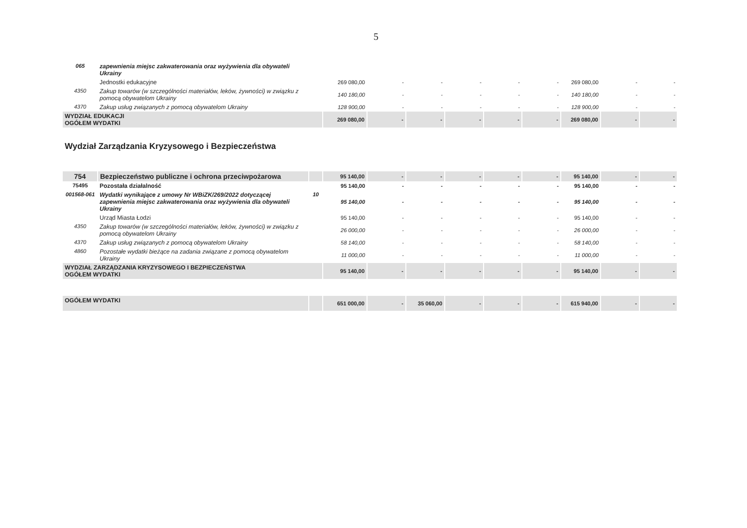5
| 065 | zapewnienia miejsc zakwaterowania oraz wyżywienia dla obywateli Ukrainy | | | | | | | | | | |
| | Jednostki edukacyjne | | 269 080,00 | - | - | - | - | - | 269 080,00 | - | - |
| 4350 | Zakup towarów (w szczególności materiałów, leków, żywności) w związku z pomocą obywatelom Ukrainy | | 140 180,00 | - | - | - | - | - | 140 180,00 | - | - |
| 4370 | Zakup usług związanych z pomocą obywatelom Ukrainy | | 128 900,00 | - | - | - | - | - | 128 900,00 | - | - |
| WYDZIAŁ EDUKACJI OGÓŁEM WYDATKI | | | 269 080,00 | - | - | - | - | - | 269 080,00 | - | - |
Wydział Zarządzania Kryzysowego i Bezpieczeństwa
| 754 | Bezpieczeństwo publiczne i ochrona przeciwpożarowa | | 95 140,00 | - | - | - | - | - | 95 140,00 | - | - |
| 75495 | Pozostała działalność | | 95 140,00 | - | - | - | - | - | 95 140,00 | - | - |
| 001568-061 | Wydatki wynikające z umowy Nr WBiZK/269/2022 dotyczącej zapewnienia miejsc zakwaterowania oraz wyżywienia dla obywateli Ukrainy | 10 | 95 140,00 | - | - | - | - | - | 95 140,00 | - | - |
| | Urząd Miasta Łodzi | | 95 140,00 | - | - | - | - | - | 95 140,00 | - | - |
| 4350 | Zakup towarów (w szczególności materiałów, leków, żywności) w związku z pomocą obywatelom Ukrainy | | 26 000,00 | - | - | - | - | - | 26 000,00 | - | - |
| 4370 | Zakup usług związanych z pomocą obywatelom Ukrainy | | 58 140,00 | - | - | - | - | - | 58 140,00 | - | - |
| 4860 | Pozostałe wydatki bieżące na zadania związane z pomocą obywatelom Ukrainy | | 11 000,00 | - | - | - | - | - | 11 000,00 | - | - |
| WYDZIAŁ ZARZĄDZANIA KRYZYSOWEGO I BEZPIECZEŃSTWA OGÓŁEM WYDATKI | | | 95 140,00 | - | - | - | - | - | 95 140,00 | - | - |
| OGÓŁEM WYDATKI | | | 651 000,00 | - | 35 060,00 | - | - | - | 615 940,00 | - | - |